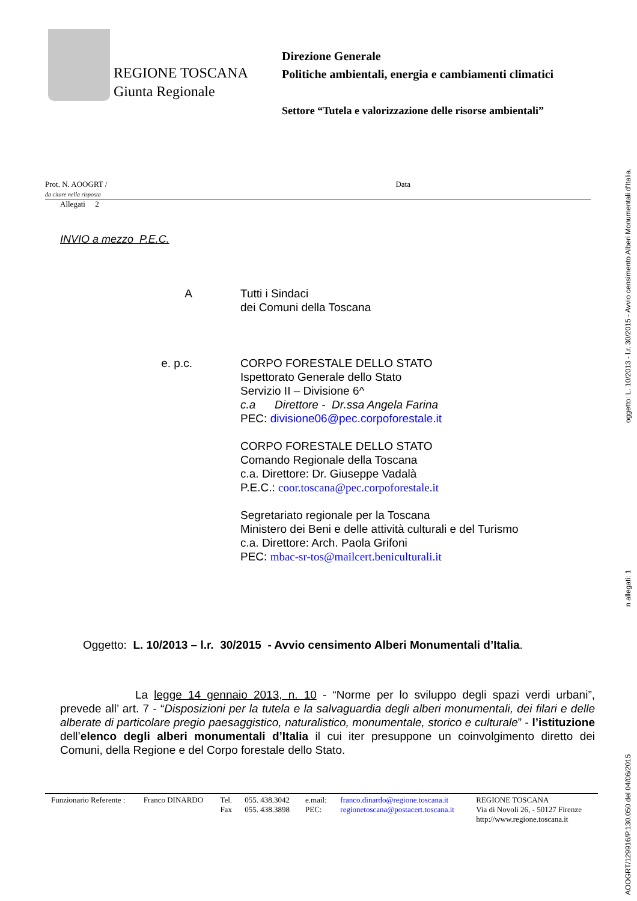REGIONE TOSCANA
Giunta Regionale
Direzione Generale
Politiche ambientali, energia e cambiamenti climatici
Settore “Tutela e valorizzazione delle risorse ambientali”
Prot. N. AOOGRT /
da citare nella risposta
Data
Allegati 2
INVIO a mezzo P.E.C.
A Tutti i Sindaci
dei Comuni della Toscana
e. p.c. CORPO FORESTALE DELLO STATO
Ispettorato Generale dello Stato
Servizio II – Divisione 6^
c.a Direttore - Dr.ssa Angela Farina
PEC: divisione06@pec.corpoforestale.it
CORPO FORESTALE DELLO STATO
Comando Regionale della Toscana
c.a. Direttore: Dr. Giuseppe Vadalà
P.E.C.: coor.toscana@pec.corpoforestale.it
Segretariato regionale per la Toscana
Ministero dei Beni e delle attività culturali e del Turismo
c.a. Direttore: Arch. Paola Grifoni
PEC: mbac-sr-tos@mailcert.beniculturali.it
Oggetto: L. 10/2013 – l.r. 30/2015 - Avvio censimento Alberi Monumentali d’Italia.
La legge 14 gennaio 2013, n. 10 - “Norme per lo sviluppo degli spazi verdi urbani”, prevede all’ art. 7 - “Disposizioni per la tutela e la salvaguardia degli alberi monumentali, dei filari e delle alberate di particolare pregio paesaggistico, naturalistico, monumentale, storico e culturale” - l’istituzione dell’elenco degli alberi monumentali d’Italia il cui iter presuppone un coinvolgimento diretto dei Comuni, della Regione e del Corpo forestale dello Stato.
| Funzionario Referente : | Franco DINARDO | Tel. Fax | 055. 438.3042 055. 438.3898 | e.mail: PEC: | franco.dinardo@regione.toscana.it regionetoscana@postacert.toscana.it | REGIONE TOSCANA Via di Novoli 26, - 50127 Firenze http://www.regione.toscana.it |
AOOGRT/129916/P.130.050 del 04/06/2015 n allegati: 1 oggetto: L. 10/2013 - l.r. 30/2015 - Avvio censimento Alberi Monumentali d'Italia.